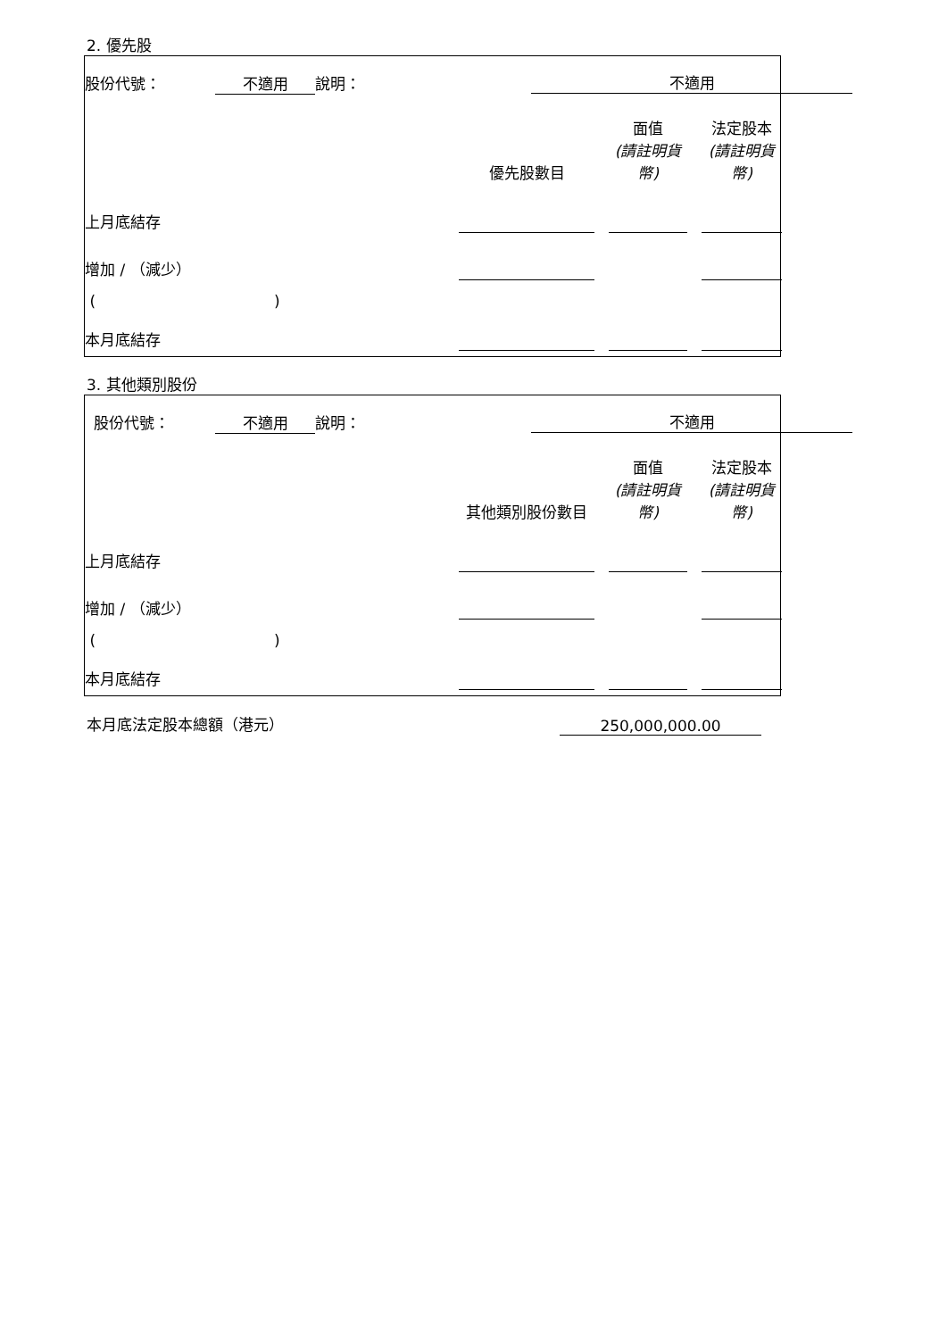2. 優先股
| 股份代號： | 不適用 | 說明： | 不適用 | | | | |
| | | | 優先股數目 | | 面值 (請註明貨幣) | | 法定股本 (請註明貨幣) |
| 上月底結存 | | | | | | | |
| 增加 / （減少） | | | | | | | |
| ( ) | | | | | | | |
| 本月底結存 | | | | | | | |
3. 其他類別股份
| 股份代號： | 不適用 | 說明： | 不適用 | | | | |
| | | | 其他類別股份數目 | | 面值 (請註明貨幣) | | 法定股本 (請註明貨幣) |
| 上月底結存 | | | | | | | |
| 增加 / （減少） | | | | | | | |
| ( ) | | | | | | | |
| 本月底結存 | | | | | | | |
| 本月底法定股本總額（港元） | 250,000,000.00 | |